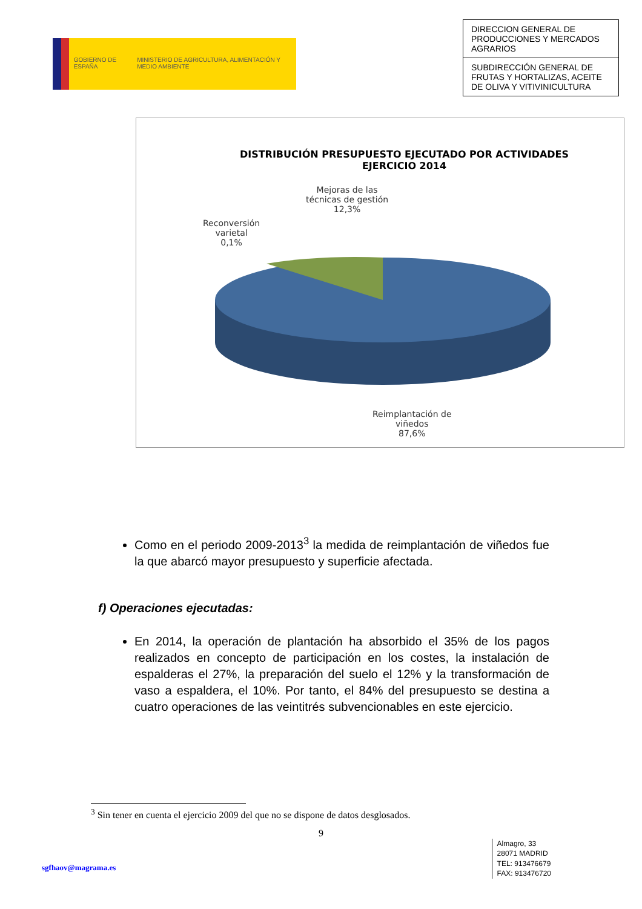GOBIERNO DE ESPAÑA MINISTERIO DE AGRICULTURA, ALIMENTACIÓN Y MEDIO AMBIENTE
DIRECCION GENERAL DE PRODUCCIONES Y MERCADOS AGRARIOS
SUBDIRECCIÓN GENERAL DE FRUTAS Y HORTALIZAS, ACEITE DE OLIVA Y VITIVINICULTURA
DISTRIBUCIÓN PRESUPUESTO EJECUTADO POR ACTIVIDADES
EJERCICIO 2014
Mejoras de las
técnicas de gestión
12,3%
Reconversión
varietal
0,1%
Reimplantación de
viñedos
87,6%
Como en el periodo 2009-2013<sup>3</sup> la medida de reimplantación de viñedos fue la que abarcó mayor presupuesto y superficie afectada.
f) Operaciones ejecutadas:
En 2014, la operación de plantación ha absorbido el 35% de los pagos realizados en concepto de participación en los costes, la instalación de espalderas el 27%, la preparación del suelo el 12% y la transformación de vaso a espaldera, el 10%. Por tanto, el 84% del presupuesto se destina a cuatro operaciones de las veintitrés subvencionables en este ejercicio.
<sup>3</sup> Sin tener en cuenta el ejercicio 2009 del que no se dispone de datos desglosados.
9
sgfhaov@magrama.es
Almagro, 33
28071 MADRID
TEL: 913476679
FAX: 913476720